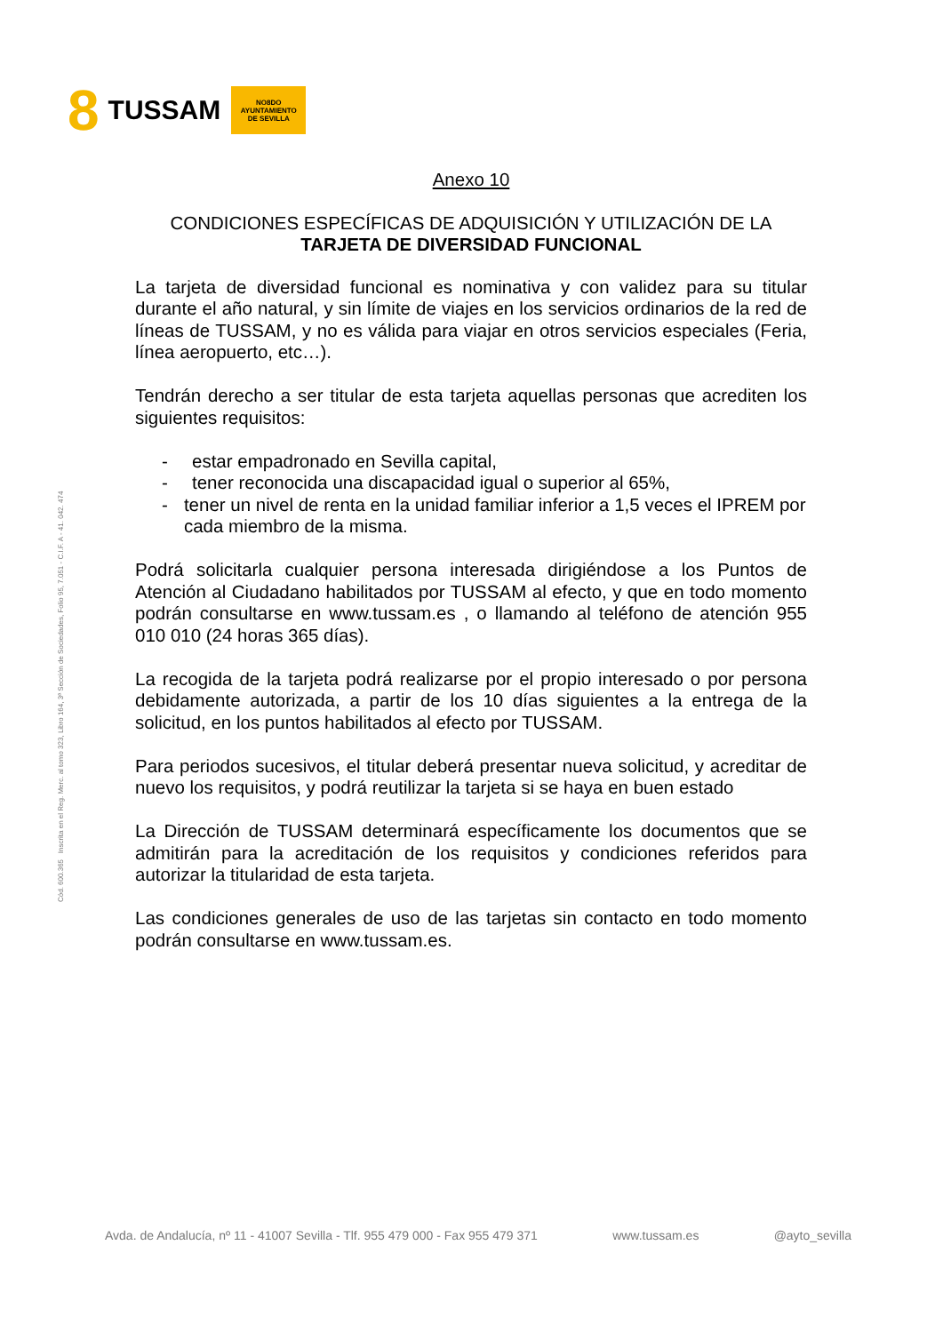8 TUSSAM
NO8DO
AYUNTAMIENTO
DE SEVILLA
Cód. 600.365 Inscrita en el Reg. Merc. al tomo 323, Libro 164, 3ª Sección de Sociedades, Folio 95, 7.051 - C.I.F. A - 41. 042. 474
Anexo 10
CONDICIONES ESPECÍFICAS DE ADQUISICIÓN Y UTILIZACIÓN DE LA
TARJETA DE DIVERSIDAD FUNCIONAL
La tarjeta de diversidad funcional es nominativa y con validez para su titular durante el año natural, y sin límite de viajes en los servicios ordinarios de la red de líneas de TUSSAM, y no es válida para viajar en otros servicios especiales (Feria, línea aeropuerto, etc…).
Tendrán derecho a ser titular de esta tarjeta aquellas personas que acrediten los siguientes requisitos:
- estar empadronado en Sevilla capital,
- tener reconocida una discapacidad igual o superior al 65%,
- tener un nivel de renta en la unidad familiar inferior a 1,5 veces el IPREM por cada miembro de la misma.
Podrá solicitarla cualquier persona interesada dirigiéndose a los Puntos de Atención al Ciudadano habilitados por TUSSAM al efecto, y que en todo momento podrán consultarse en www.tussam.es , o llamando al teléfono de atención 955 010 010 (24 horas 365 días).
La recogida de la tarjeta podrá realizarse por el propio interesado o por persona debidamente autorizada, a partir de los 10 días siguientes a la entrega de la solicitud, en los puntos habilitados al efecto por TUSSAM.
Para periodos sucesivos, el titular deberá presentar nueva solicitud, y acreditar de nuevo los requisitos, y podrá reutilizar la tarjeta si se haya en buen estado
La Dirección de TUSSAM determinará específicamente los documentos que se admitirán para la acreditación de los requisitos y condiciones referidos para autorizar la titularidad de esta tarjeta.
Las condiciones generales de uso de las tarjetas sin contacto en todo momento podrán consultarse en www.tussam.es.
Avda. de Andalucía, nº 11 - 41007 Sevilla - Tlf. 955 479 000 - Fax 955 479 371 www.tussam.es @ayto_sevilla